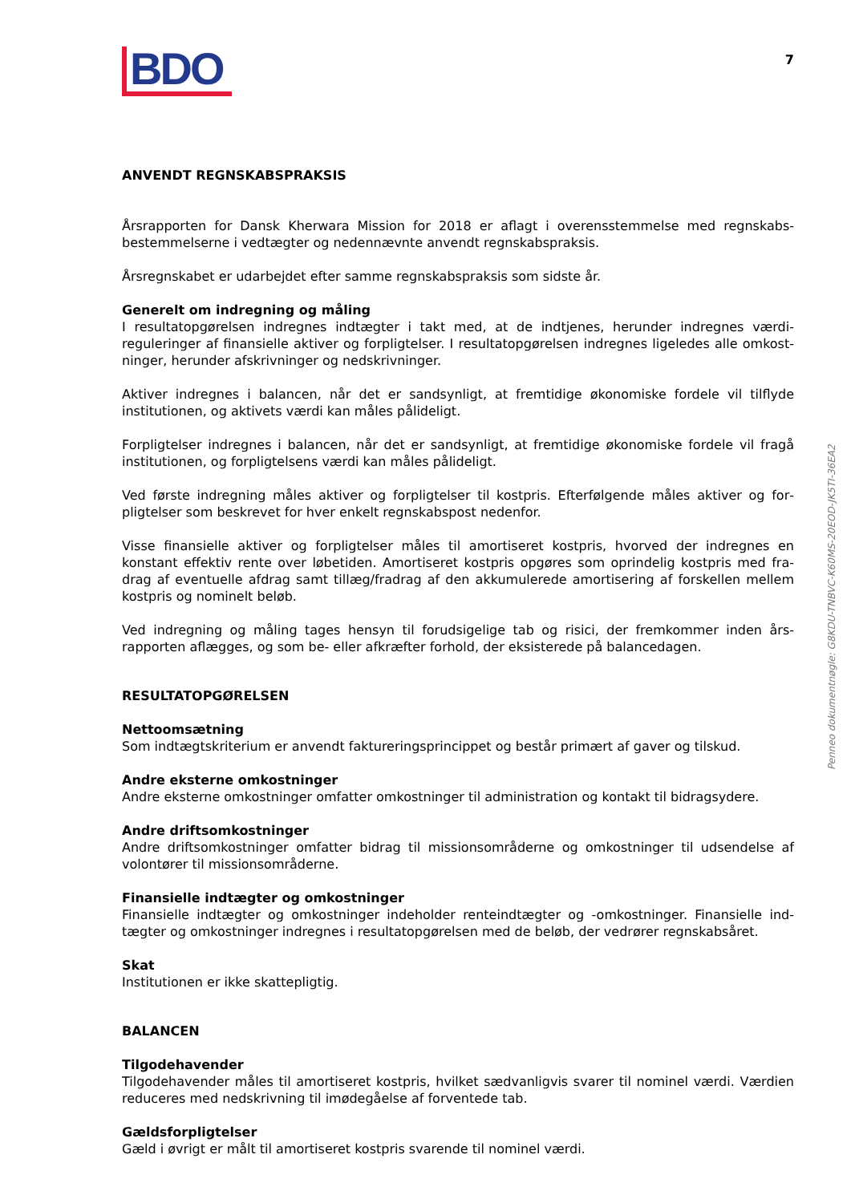BDO
7
ANVENDT REGNSKABSPRAKSIS
Årsrapporten for Dansk Kherwara Mission for 2018 er aflagt i overensstemmelse med regnskabs­bestemmelserne i vedtægter og nedennævnte anvendt regnskabspraksis.
Årsregnskabet er udarbejdet efter samme regnskabspraksis som sidste år.
Generelt om indregning og måling
I resultatopgørelsen indregnes indtægter i takt med, at de indtjenes, herunder indregnes værdi­reguleringer af finansielle aktiver og forpligtelser. I resultatopgørelsen indregnes ligeledes alle omkost­ninger, herunder afskrivninger og nedskrivninger.
Aktiver indregnes i balancen, når det er sandsynligt, at fremtidige økonomiske fordele vil tilflyde institutionen, og aktivets værdi kan måles pålideligt.
Forpligtelser indregnes i balancen, når det er sandsynligt, at fremtidige økonomiske fordele vil fragå institutionen, og forpligtelsens værdi kan måles pålideligt.
Ved første indregning måles aktiver og forpligtelser til kostpris. Efterfølgende måles aktiver og for­pligtelser som beskrevet for hver enkelt regnskabspost nedenfor.
Visse finansielle aktiver og forpligtelser måles til amortiseret kostpris, hvorved der indregnes en konstant effektiv rente over løbetiden. Amortiseret kostpris opgøres som oprindelig kostpris med fra­drag af eventuelle afdrag samt tillæg/fradrag af den akkumulerede amortisering af forskellen mellem kostpris og nominelt beløb.
Ved indregning og måling tages hensyn til forudsigelige tab og risici, der fremkommer inden års­rapporten aflægges, og som be- eller afkræfter forhold, der eksisterede på balancedagen.
RESULTATOPGØRELSEN
Nettoomsætning
Som indtægtskriterium er anvendt faktureringsprincippet og består primært af gaver og tilskud.
Andre eksterne omkostninger
Andre eksterne omkostninger omfatter omkostninger til administration og kontakt til bidragsydere.
Andre driftsomkostninger
Andre driftsomkostninger omfatter bidrag til missionsområderne og omkostninger til udsendelse af volontører til missionsområderne.
Finansielle indtægter og omkostninger
Finansielle indtægter og omkostninger indeholder renteindtægter og -omkostninger. Finansielle ind­tægter og omkostninger indregnes i resultatopgørelsen med de beløb, der vedrører regnskabsåret.
Skat
Institutionen er ikke skattepligtig.
BALANCEN
Tilgodehavender
Tilgodehavender måles til amortiseret kostpris, hvilket sædvanligvis svarer til nominel værdi. Værdien reduceres med nedskrivning til imødegåelse af forventede tab.
Gældsforpligtelser
Gæld i øvrigt er målt til amortiseret kostpris svarende til nominel værdi.
Penneo dokumentnøgle: G8KDU-TNBVC-K60MS-20EOD-JK5TI-36EA2